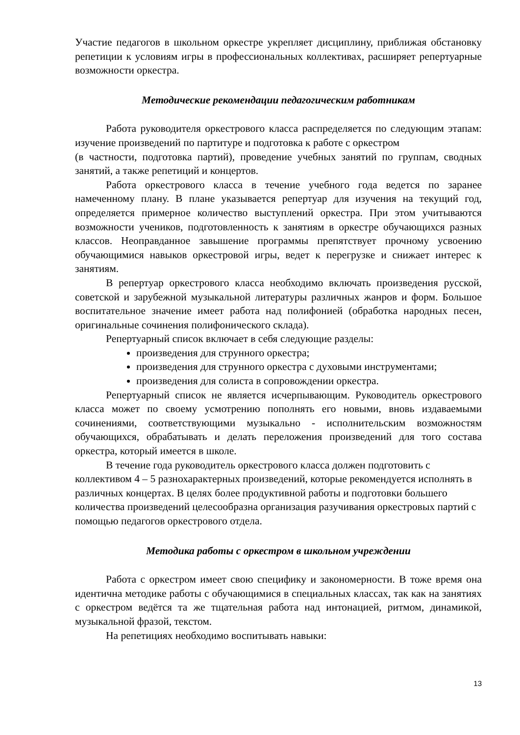Участие педагогов в школьном оркестре укрепляет дисциплину, приближая обстановку репетиции к условиям игры в профессиональных коллективах, расширяет репертуарные возможности оркестра.
Методические рекомендации педагогическим работникам
Работа руководителя оркестрового класса распределяется по следующим этапам: изучение произведений по партитуре и подготовка к работе с оркестром
(в частности, подготовка партий), проведение учебных занятий по группам, сводных занятий, а также репетиций и концертов.
Работа оркестрового класса в течение учебного года ведется по заранее намеченному плану. В плане указывается репертуар для изучения на текущий год, определяется примерное количество выступлений оркестра. При этом учитываются возможности учеников, подготовленность к занятиям в оркестре обучающихся разных классов. Неоправданное завышение программы препятствует прочному усвоению обучающимися навыков оркестровой игры, ведет к перегрузке и снижает интерес к занятиям.
В репертуар оркестрового класса необходимо включать произведения русской, советской и зарубежной музыкальной литературы различных жанров и форм. Большое воспитательное значение имеет работа над полифонией (обработка народных песен, оригинальные сочинения полифонического склада).
Репертуарный список включает в себя следующие разделы:
произведения для струнного оркестра;
произведения для струнного оркестра с духовыми инструментами;
произведения для солиста в сопровождении оркестра.
Репертуарный список не является исчерпывающим. Руководитель оркестрового класса может по своему усмотрению пополнять его новыми, вновь издаваемыми сочинениями, соответствующими музыкально - исполнительским возможностям обучающихся, обрабатывать и делать переложения произведений для того состава оркестра, который имеется в школе.
В течение года руководитель оркестрового класса должен подготовить с коллективом 4 – 5 разнохарактерных произведений, которые рекомендуется исполнять в различных концертах. В целях более продуктивной работы и подготовки большего количества произведений целесообразна организация разучивания оркестровых партий с помощью педагогов оркестрового отдела.
Методика работы с оркестром в школьном учреждении
Работа с оркестром имеет свою специфику и закономерности. В тоже время она идентична методике работы с обучающимися в специальных классах, так как на занятиях с оркестром ведётся та же тщательная работа над интонацией, ритмом, динамикой, музыкальной фразой, текстом.
На репетициях необходимо воспитывать навыки:
13